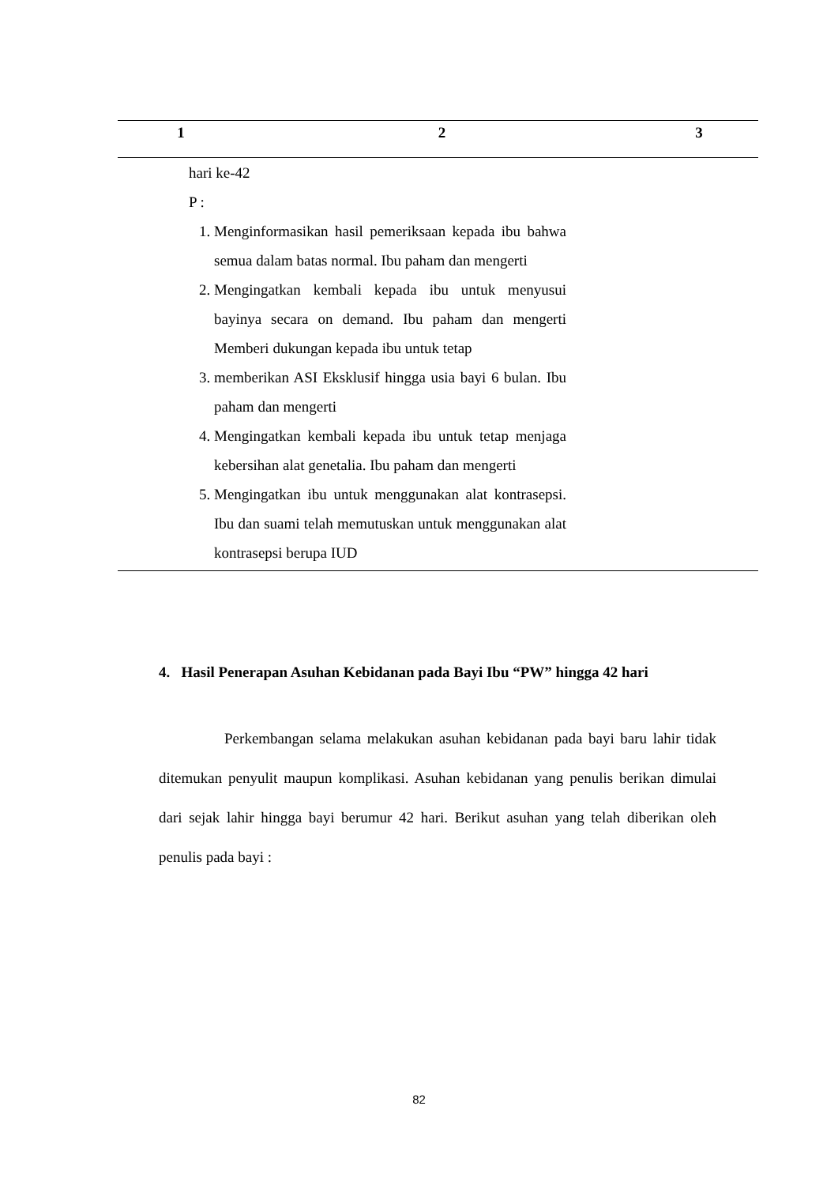| 1 | 2 | 3 |
| --- | --- | --- |
| | hari ke-42 P : 1. Menginformasikan hasil pemeriksaan kepada ibu bahwa semua dalam batas normal. Ibu paham dan mengerti 2. Mengingatkan kembali kepada ibu untuk menyusui bayinya secara on demand. Ibu paham dan mengerti Memberi dukungan kepada ibu untuk tetap 3. memberikan ASI Eksklusif hingga usia bayi 6 bulan. Ibu paham dan mengerti 4. Mengingatkan kembali kepada ibu untuk tetap menjaga kebersihan alat genetalia. Ibu paham dan mengerti 5. Mengingatkan ibu untuk menggunakan alat kontrasepsi. Ibu dan suami telah memutuskan untuk menggunakan alat kontrasepsi berupa IUD | |
4. Hasil Penerapan Asuhan Kebidanan pada Bayi Ibu “PW” hingga 42 hari
Perkembangan selama melakukan asuhan kebidanan pada bayi baru lahir tidak ditemukan penyulit maupun komplikasi. Asuhan kebidanan yang penulis berikan dimulai dari sejak lahir hingga bayi berumur 42 hari. Berikut asuhan yang telah diberikan oleh penulis pada bayi :
82